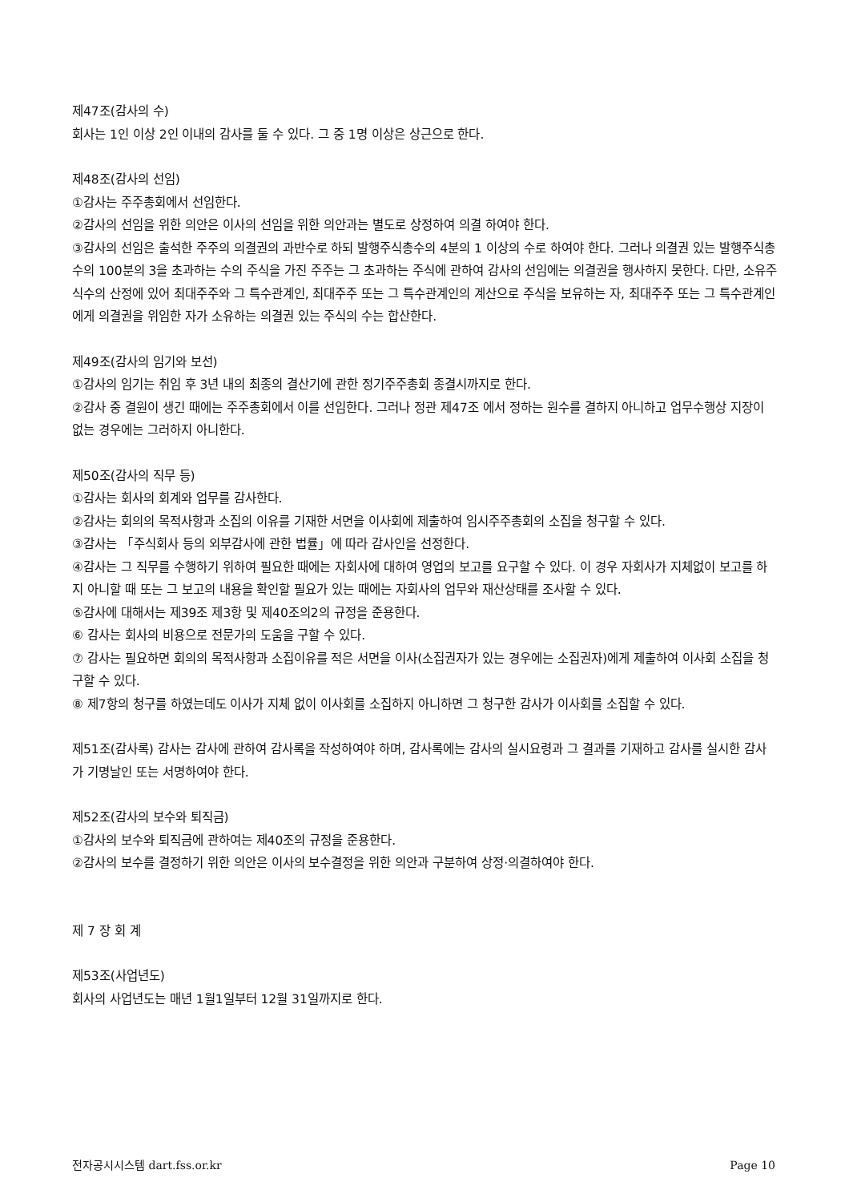제47조(감사의 수)
회사는 1인 이상 2인 이내의 감사를 둘 수 있다. 그 중 1명 이상은 상근으로 한다.
제48조(감사의 선임)
①감사는 주주총회에서 선임한다.
②감사의 선임을 위한 의안은 이사의 선임을 위한 의안과는 별도로 상정하여 의결 하여야 한다.
③감사의 선임은 출석한 주주의 의결권의 과반수로 하되 발행주식총수의 4분의 1 이상의 수로 하여야 한다. 그러나 의결권 있는 발행주식총수의 100분의 3을 초과하는 수의 주식을 가진 주주는 그 초과하는 주식에 관하여 감사의 선임에는 의결권을 행사하지 못한다. 다만, 소유주식수의 산정에 있어 최대주주와 그 특수관계인, 최대주주 또는 그 특수관계인의 계산으로 주식을 보유하는 자, 최대주주 또는 그 특수관계인에게 의결권을 위임한 자가 소유하는 의결권 있는 주식의 수는 합산한다.
제49조(감사의 임기와 보선)
①감사의 임기는 취임 후 3년 내의 최종의 결산기에 관한 정기주주총회 종결시까지로 한다.
②감사 중 결원이 생긴 때에는 주주총회에서 이를 선임한다. 그러나 정관 제47조 에서 정하는 원수를 결하지 아니하고 업무수행상 지장이 없는 경우에는 그러하지 아니한다.
제50조(감사의 직무 등)
①감사는 회사의 회계와 업무를 감사한다.
②감사는 회의의 목적사항과 소집의 이유를 기재한 서면을 이사회에 제출하여 임시주주총회의 소집을 청구할 수 있다.
③감사는 「주식회사 등의 외부감사에 관한 법률」에 따라 감사인을 선정한다.
④감사는 그 직무를 수행하기 위하여 필요한 때에는 자회사에 대하여 영업의 보고를 요구할 수 있다. 이 경우 자회사가 지체없이 보고를 하지 아니할 때 또는 그 보고의 내용을 확인할 필요가 있는 때에는 자회사의 업무와 재산상태를 조사할 수 있다.
⑤감사에 대해서는 제39조 제3항 및 제40조의2의 규정을 준용한다.
⑥ 감사는 회사의 비용으로 전문가의 도움을 구할 수 있다.
⑦ 감사는 필요하면 회의의 목적사항과 소집이유를 적은 서면을 이사(소집권자가 있는 경우에는 소집권자)에게 제출하여 이사회 소집을 청구할 수 있다.
⑧ 제7항의 청구를 하였는데도 이사가 지체 없이 이사회를 소집하지 아니하면 그 청구한 감사가 이사회를 소집할 수 있다.
제51조(감사록) 감사는 감사에 관하여 감사록을 작성하여야 하며, 감사록에는 감사의 실시요령과 그 결과를 기재하고 감사를 실시한 감사가 기명날인 또는 서명하여야 한다.
제52조(감사의 보수와 퇴직금)
①감사의 보수와 퇴직금에 관하여는 제40조의 규정을 준용한다.
②감사의 보수를 결정하기 위한 의안은 이사의 보수결정을 위한 의안과 구분하여 상정·의결하여야 한다.
제 7 장 회 계
제53조(사업년도)
회사의 사업년도는 매년 1월1일부터 12월 31일까지로 한다.
전자공시시스템 dart.fss.or.kr Page 10